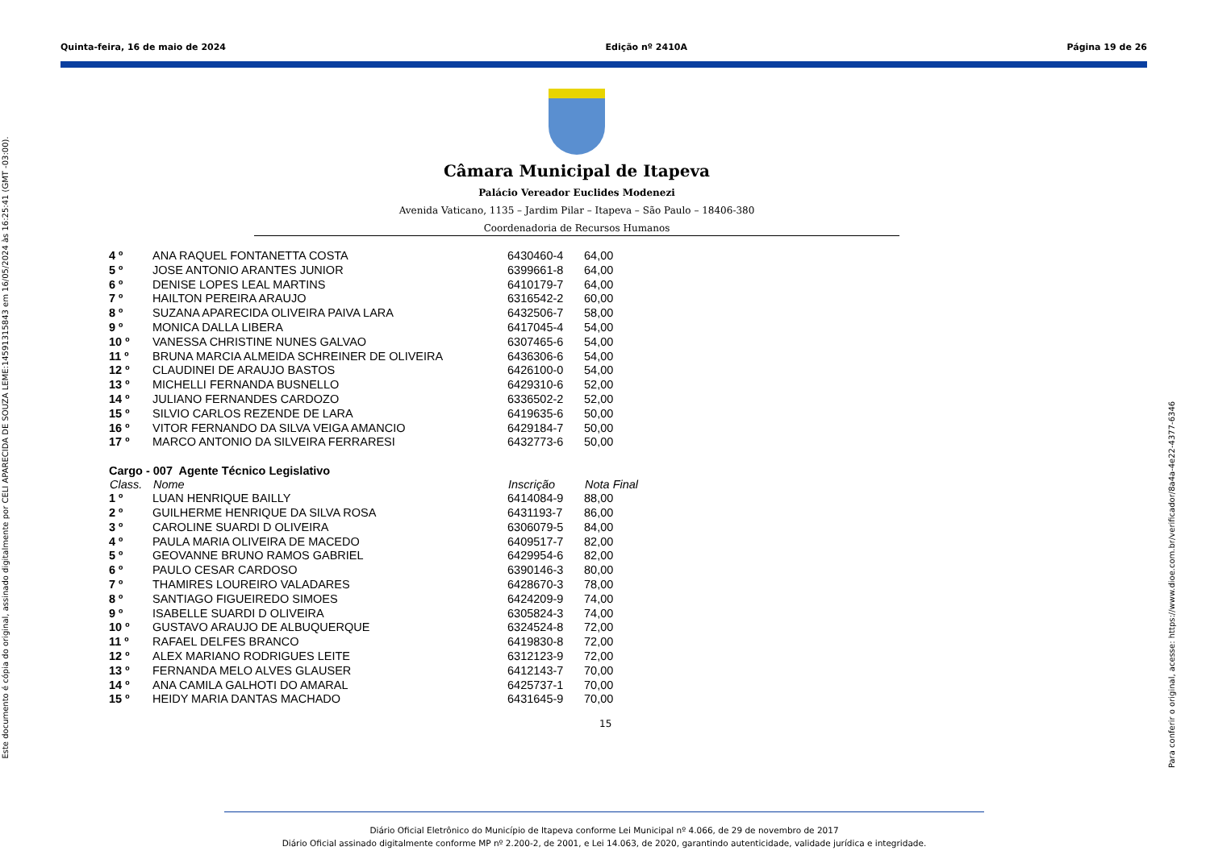Quinta-feira, 16 de maio de 2024 Edição nº 2410A Página 19 de 26
Este documento é cópia do original, assinado digitalmente por CELI APARECIDA DE SOUZA LEME:14591315843 em 16/05/2024 às 16:25:41 (GMT -03:00).
Para conferir o original, acesse: https://www.dioe.com.br/verificador/8a4a-4e22-4377-6346
Câmara Municipal de Itapeva
Palácio Vereador Euclides Modenezi
Avenida Vaticano, 1135 – Jardim Pilar – Itapeva – São Paulo – 18406-380
Coordenadoria de Recursos Humanos
| 4 º | ANA RAQUEL FONTANETTA COSTA | 6430460-4 | 64,00 |
| 5 º | JOSE ANTONIO ARANTES JUNIOR | 6399661-8 | 64,00 |
| 6 º | DENISE LOPES LEAL MARTINS | 6410179-7 | 64,00 |
| 7 º | HAILTON PEREIRA ARAUJO | 6316542-2 | 60,00 |
| 8 º | SUZANA APARECIDA OLIVEIRA PAIVA LARA | 6432506-7 | 58,00 |
| 9 º | MONICA DALLA LIBERA | 6417045-4 | 54,00 |
| 10 º | VANESSA CHRISTINE NUNES GALVAO | 6307465-6 | 54,00 |
| 11 º | BRUNA MARCIA ALMEIDA SCHREINER DE OLIVEIRA | 6436306-6 | 54,00 |
| 12 º | CLAUDINEI DE ARAUJO BASTOS | 6426100-0 | 54,00 |
| 13 º | MICHELLI FERNANDA BUSNELLO | 6429310-6 | 52,00 |
| 14 º | JULIANO FERNANDES CARDOZO | 6336502-2 | 52,00 |
| 15 º | SILVIO CARLOS REZENDE DE LARA | 6419635-6 | 50,00 |
| 16 º | VITOR FERNANDO DA SILVA VEIGA AMANCIO | 6429184-7 | 50,00 |
| 17 º | MARCO ANTONIO DA SILVEIRA FERRARESI | 6432773-6 | 50,00 |
Cargo - 007 Agente Técnico Legislativo
| Class. | Nome | Inscrição | Nota Final |
| --- | --- | --- | --- |
| 1 º | LUAN HENRIQUE BAILLY | 6414084-9 | 88,00 |
| 2 º | GUILHERME HENRIQUE DA SILVA ROSA | 6431193-7 | 86,00 |
| 3 º | CAROLINE SUARDI D OLIVEIRA | 6306079-5 | 84,00 |
| 4 º | PAULA MARIA OLIVEIRA DE MACEDO | 6409517-7 | 82,00 |
| 5 º | GEOVANNE BRUNO RAMOS GABRIEL | 6429954-6 | 82,00 |
| 6 º | PAULO CESAR CARDOSO | 6390146-3 | 80,00 |
| 7 º | THAMIRES LOUREIRO VALADARES | 6428670-3 | 78,00 |
| 8 º | SANTIAGO FIGUEIREDO SIMOES | 6424209-9 | 74,00 |
| 9 º | ISABELLE SUARDI D OLIVEIRA | 6305824-3 | 74,00 |
| 10 º | GUSTAVO ARAUJO DE ALBUQUERQUE | 6324524-8 | 72,00 |
| 11 º | RAFAEL DELFES BRANCO | 6419830-8 | 72,00 |
| 12 º | ALEX MARIANO RODRIGUES LEITE | 6312123-9 | 72,00 |
| 13 º | FERNANDA MELO ALVES GLAUSER | 6412143-7 | 70,00 |
| 14 º | ANA CAMILA GALHOTI DO AMARAL | 6425737-1 | 70,00 |
| 15 º | HEIDY MARIA DANTAS MACHADO | 6431645-9 | 70,00 |
15
Diário Oficial Eletrônico do Município de Itapeva conforme Lei Municipal nº 4.066, de 29 de novembro de 2017
Diário Oficial assinado digitalmente conforme MP nº 2.200-2, de 2001, e Lei 14.063, de 2020, garantindo autenticidade, validade jurídica e integridade.